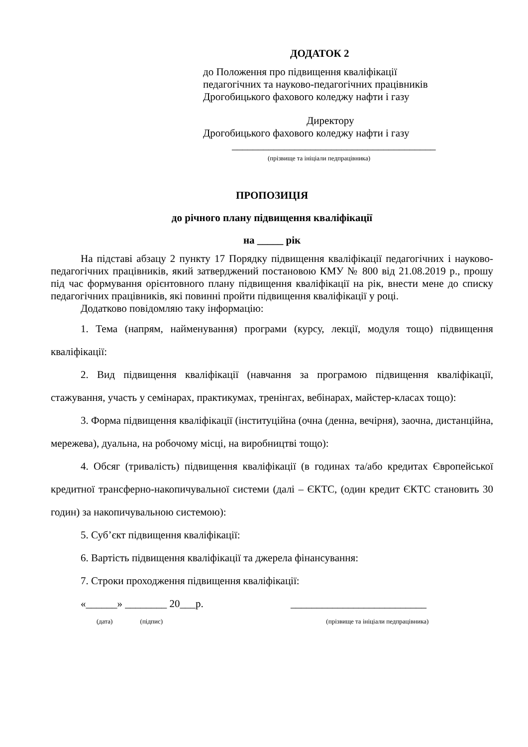ДОДАТОК 2
до Положення про підвищення кваліфікації
педагогічних та науково-педагогічних працівників
Дрогобицького фахового коледжу нафти і газу
Директору
Дрогобицького фахового коледжу нафти і газу
_______________________________________
(прізвище та ініціали педпрацівника)
ПРОПОЗИЦІЯ
до річного плану підвищення кваліфікації
на _____ рік
На підставі абзацу 2 пункту 17 Порядку підвищення кваліфікації педагогічних і науково-педагогічних працівників, який затверджений постановою КМУ № 800 від 21.08.2019 р., прошу під час формування орієнтовного плану підвищення кваліфікації на рік, внести мене до списку педагогічних працівників, які повинні пройти підвищення кваліфікації у році.
Додатково повідомляю таку інформацію:
1. Тема (напрям, найменування) програми (курсу, лекції, модуля тощо) підвищення кваліфікації:
2. Вид підвищення кваліфікації (навчання за програмою підвищення кваліфікації, стажування, участь у семінарах, практикумах, тренінгах, вебінарах, майстер-класах тощо):
3. Форма підвищення кваліфікації (інституційна (очна (денна, вечірня), заочна, дистанційна, мережева), дуальна, на робочому місці, на виробництві тощо):
4. Обсяг (тривалість) підвищення кваліфікації (в годинах та/або кредитах Європейської кредитної трансферно-накопичувальної системи (далі – ЄКТС, (один кредит ЄКТС становить 30 годин) за накопичувальною системою):
5. Суб’єкт підвищення кваліфікації:
6. Вартість підвищення кваліфікації та джерела фінансування:
7. Строки проходження підвищення кваліфікації:
«______» ________ 20___р. __________________________
(дата) (підпис) (прізвище та ініціали педпрацівника)